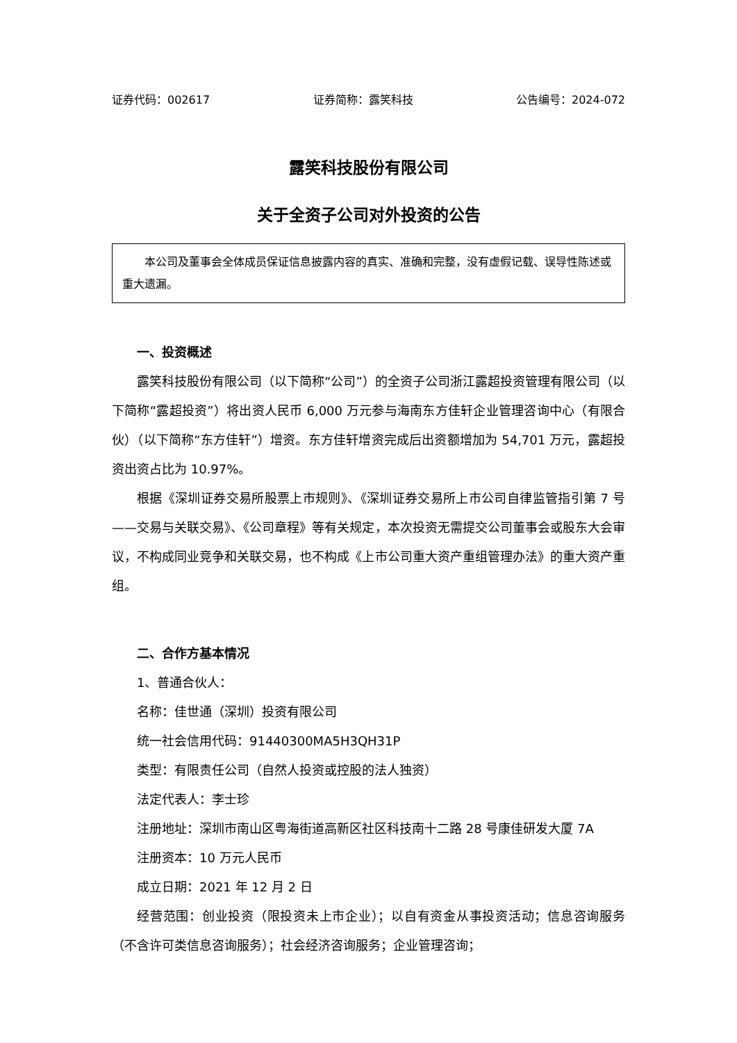证券代码：002617 证券简称：露笑科技 公告编号：2024-072
露笑科技股份有限公司
关于全资子公司对外投资的公告
本公司及董事会全体成员保证信息披露内容的真实、准确和完整，没有虚假记载、误导性陈述或重大遗漏。
一、投资概述
露笑科技股份有限公司（以下简称“公司”）的全资子公司浙江露超投资管理有限公司（以下简称“露超投资”）将出资人民币 6,000 万元参与海南东方佳轩企业管理咨询中心（有限合伙）（以下简称“东方佳轩”）增资。东方佳轩增资完成后出资额增加为 54,701 万元，露超投资出资占比为 10.97%。
根据《深圳证券交易所股票上市规则》、《深圳证券交易所上市公司自律监管指引第 7 号——交易与关联交易》、《公司章程》等有关规定，本次投资无需提交公司董事会或股东大会审议，不构成同业竞争和关联交易，也不构成《上市公司重大资产重组管理办法》的重大资产重组。
二、合作方基本情况
1、普通合伙人：
名称：佳世通（深圳）投资有限公司
统一社会信用代码：91440300MA5H3QH31P
类型：有限责任公司（自然人投资或控股的法人独资）
法定代表人：李士珍
注册地址： 深圳市南山区粤海街道高新区社区科技南十二路 28 号康佳研发大厦 7A
注册资本：10 万元人民币
成立日期：2021 年 12 月 2 日
经营范围：创业投资（限投资未上市企业）；以自有资金从事投资活动；信息咨询服务（不含许可类信息咨询服务）；社会经济咨询服务；企业管理咨询；